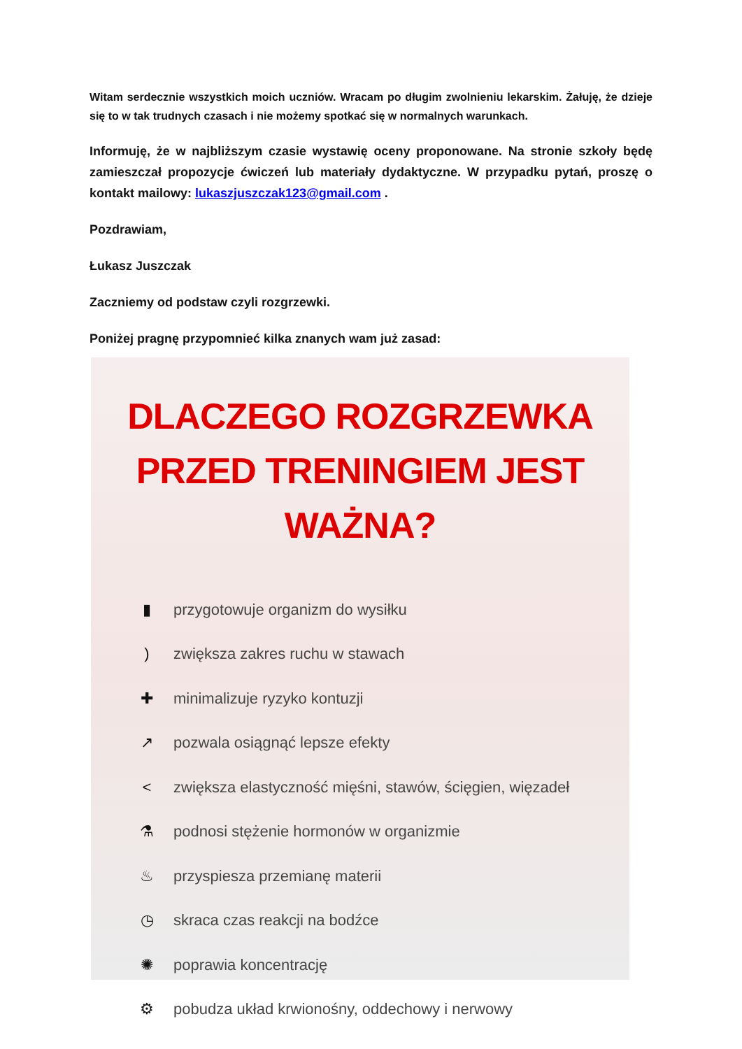Witam serdecznie wszystkich moich uczniów. Wracam po długim zwolnieniu lekarskim. Żałuję, że dzieje się to w tak trudnych czasach i nie możemy spotkać się w normalnych warunkach.
Informuję, że w najbliższym czasie wystawię oceny proponowane. Na stronie szkoły będę zamieszczał propozycje ćwiczeń lub materiały dydaktyczne. W przypadku pytań, proszę o kontakt mailowy: lukaszjuszczak123@gmail.com .
Pozdrawiam,
Łukasz Juszczak
Zaczniemy od podstaw czyli rozgrzewki.
Poniżej pragnę przypomnieć kilka znanych wam już zasad:
DLACZEGO ROZGRZEWKA
PRZED TRENINGIEM JEST WAŻNA?
▮ przygotowuje organizm do wysiłku
) zwiększa zakres ruchu w stawach
✚ minimalizuje ryzyko kontuzji
↗ pozwala osiągnąć lepsze efekty
< zwiększa elastyczność mięśni, stawów, ścięgien, więzadeł
⚗ podnosi stężenie hormonów w organizmie
♨ przyspiesza przemianę materii
◷ skraca czas reakcji na bodźce
✺ poprawia koncentrację
⚙ pobudza układ krwionośny, oddechowy i nerwowy